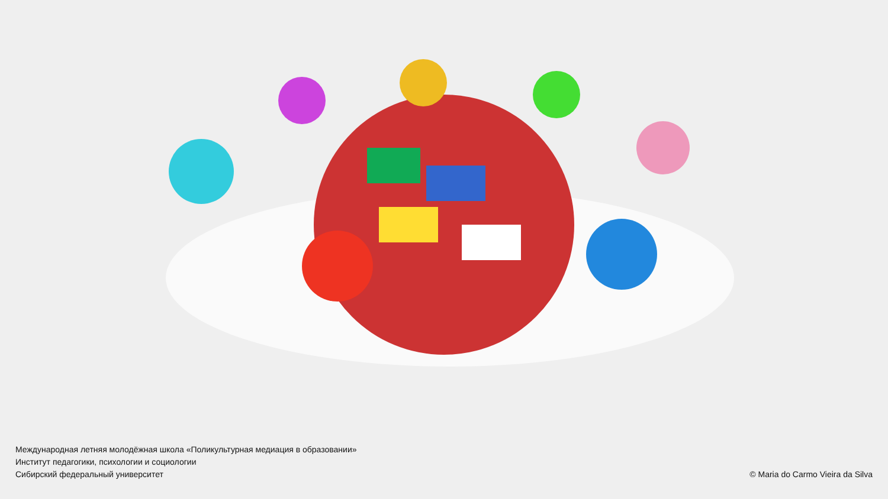Международная летняя молодёжная школа «Поликультурная медиация в образовании»
Институт педагогики, психологии и социологии
Сибирский федеральный университет
© Maria do Carmo Vieira da Silva